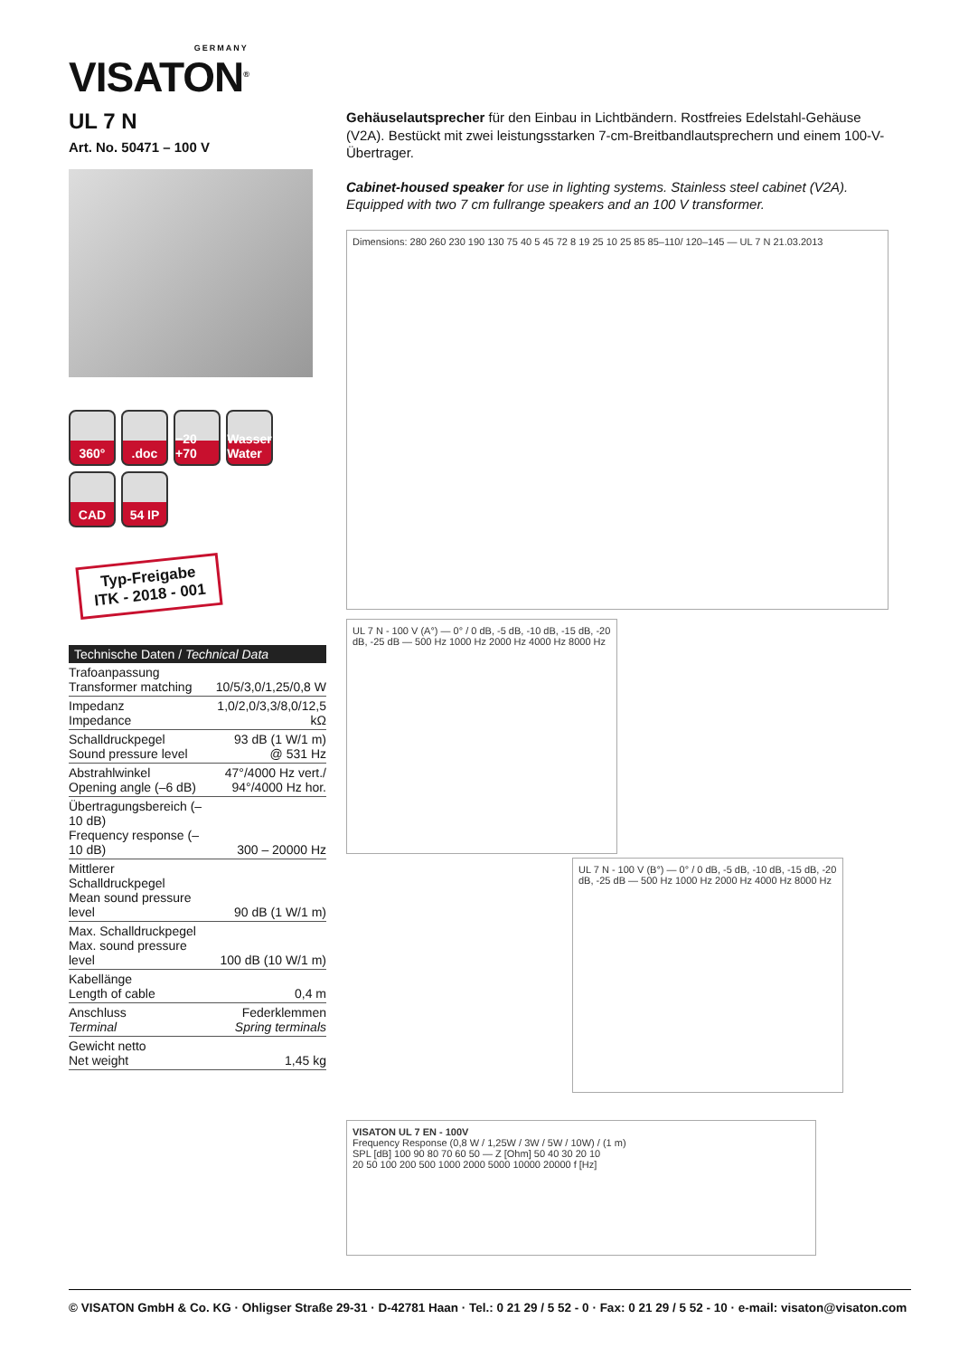GERMANY
VISATON<sup>®</sup>
UL 7 N
Art. No. 50471 – 100 V
360°
.doc
−20 +70
Wasser Water
CAD
54 IP
Typ-Freigabe
ITK - 2018 - 001
| Technische Daten / Technical Data | |
| --- | --- |
| Trafoanpassung Transformer matching | 10/5/3,0/1,25/0,8 W |
| Impedanz Impedance | 1,0/2,0/3,3/8,0/12,5 kΩ |
| Schalldruckpegel Sound pressure level | 93 dB (1 W/1 m) @ 531 Hz |
| Abstrahlwinkel Opening angle (–6 dB) | 47°/4000 Hz vert./ 94°/4000 Hz hor. |
| Übertragungsbereich (–10 dB) Frequency response (–10 dB) | 300 – 20000 Hz |
| Mittlerer Schalldruckpegel Mean sound pressure level | 90 dB (1 W/1 m) |
| Max. Schalldruckpegel Max. sound pressure level | 100 dB (10 W/1 m) |
| Kabellänge Length of cable | 0,4 m |
| Anschluss Terminal | Federklemmen Spring terminals |
| Gewicht netto Net weight | 1,45 kg |
Gehäuselautsprecher für den Einbau in Lichtbändern. Rostfreies Edelstahl-Gehäuse (V2A). Bestückt mit zwei leistungsstarken 7-cm-Breitbandlautsprechern und einem 100-V-Übertrager.
Cabinet-housed speaker for use in lighting systems. Stainless steel cabinet (V2A). Equipped with two 7 cm fullrange speakers and an 100 V transformer.
Dimensions: 280 260 230 190 130 75 40 5 45 72 8 19 25 10 25 85 85–110/ 120–145 — UL 7 N 21.03.2013
UL 7 N - 100 V (A°) — 0° / 0 dB, -5 dB, -10 dB, -15 dB, -20 dB, -25 dB — 500 Hz 1000 Hz 2000 Hz 4000 Hz 8000 Hz
UL 7 N - 100 V (B°) — 0° / 0 dB, -5 dB, -10 dB, -15 dB, -20 dB, -25 dB — 500 Hz 1000 Hz 2000 Hz 4000 Hz 8000 Hz
VISATON UL 7 EN - 100V
Frequency Response (0,8 W / 1,25W / 3W / 5W / 10W) / (1 m)
SPL [dB] 100 90 80 70 60 50 — Z [Ohm] 50 40 30 20 10
20 50 100 200 500 1000 2000 5000 10000 20000 f [Hz]
© VISATON GmbH & Co. KG · Ohligser Straße 29-31 · D-42781 Haan · Tel.: 0 21 29 / 5 52 - 0 · Fax: 0 21 29 / 5 52 - 10 · e-mail: visaton@visaton.com